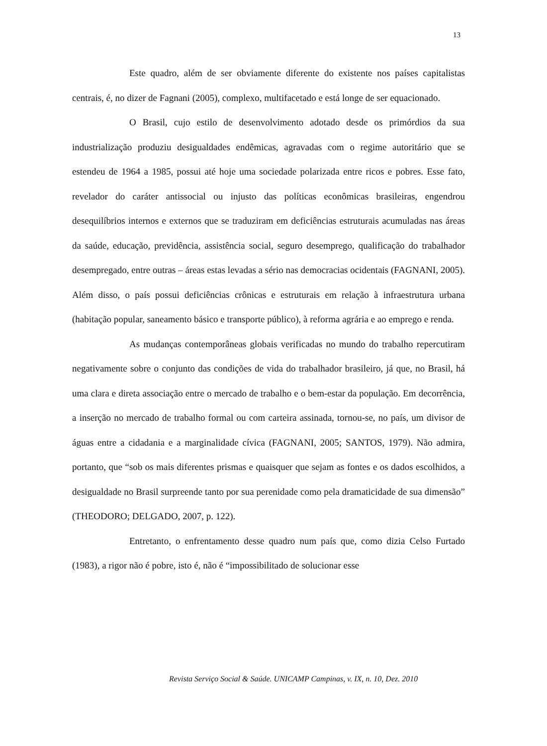13
Este quadro, além de ser obviamente diferente do existente nos países capitalistas centrais, é, no dizer de Fagnani (2005), complexo, multifacetado e está longe de ser equacionado.
O Brasil, cujo estilo de desenvolvimento adotado desde os primórdios da sua industrialização produziu desigualdades endêmicas, agravadas com o regime autoritário que se estendeu de 1964 a 1985, possui até hoje uma sociedade polarizada entre ricos e pobres. Esse fato, revelador do caráter antissocial ou injusto das políticas econômicas brasileiras, engendrou desequilíbrios internos e externos que se traduziram em deficiências estruturais acumuladas nas áreas da saúde, educação, previdência, assistência social, seguro desemprego, qualificação do trabalhador desempregado, entre outras – áreas estas levadas a sério nas democracias ocidentais (FAGNANI, 2005). Além disso, o país possui deficiências crônicas e estruturais em relação à infraestrutura urbana (habitação popular, saneamento básico e transporte público), à reforma agrária e ao emprego e renda.
As mudanças contemporâneas globais verificadas no mundo do trabalho repercutiram negativamente sobre o conjunto das condições de vida do trabalhador brasileiro, já que, no Brasil, há uma clara e direta associação entre o mercado de trabalho e o bem-estar da população. Em decorrência, a inserção no mercado de trabalho formal ou com carteira assinada, tornou-se, no país, um divisor de águas entre a cidadania e a marginalidade cívica (FAGNANI, 2005; SANTOS, 1979). Não admira, portanto, que “sob os mais diferentes prismas e quaisquer que sejam as fontes e os dados escolhidos, a desigualdade no Brasil surpreende tanto por sua perenidade como pela dramaticidade de sua dimensão” (THEODORO; DELGADO, 2007, p. 122).
Entretanto, o enfrentamento desse quadro num país que, como dizia Celso Furtado (1983), a rigor não é pobre, isto é, não é “impossibilitado de solucionar esse
Revista Serviço Social & Saúde. UNICAMP Campinas, v. IX, n. 10, Dez. 2010